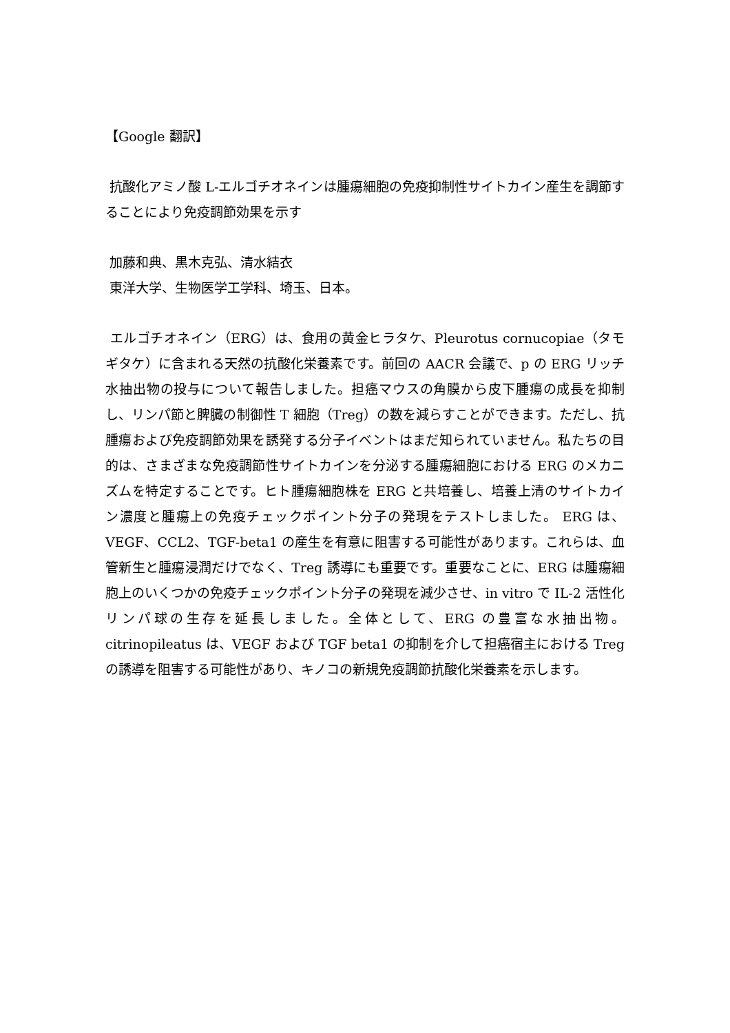【Google 翻訳】
抗酸化アミノ酸 L-エルゴチオネインは腫瘍細胞の免疫抑制性サイトカイン産生を調節することにより免疫調節効果を示す
加藤和典、黒木克弘、清水結衣
東洋大学、生物医学工学科、埼玉、日本。
エルゴチオネイン（ERG）は、食用の黄金ヒラタケ、Pleurotus cornucopiae（タモギタケ）に含まれる天然の抗酸化栄養素です。前回の AACR 会議で、p の ERG リッチ水抽出物の投与について報告しました。担癌マウスの角膜から皮下腫瘍の成長を抑制し、リンパ節と脾臓の制御性 T 細胞（Treg）の数を減らすことができます。ただし、抗腫瘍および免疫調節効果を誘発する分子イベントはまだ知られていません。私たちの目的は、さまざまな免疫調節性サイトカインを分泌する腫瘍細胞における ERG のメカニズムを特定することです。ヒト腫瘍細胞株を ERG と共培養し、培養上清のサイトカイン濃度と腫瘍上の免疫チェックポイント分子の発現をテストしました。 ERG は、VEGF、CCL2、TGF-beta1 の産生を有意に阻害する可能性があります。これらは、血管新生と腫瘍浸潤だけでなく、Treg 誘導にも重要です。重要なことに、ERG は腫瘍細胞上のいくつかの免疫チェックポイント分子の発現を減少させ、in vitro で IL-2 活性化リンパ球の生存を延長しました。全体として、ERG の豊富な水抽出物。 citrinopileatus は、VEGF および TGF beta1 の抑制を介して担癌宿主における Treg の誘導を阻害する可能性があり、キノコの新規免疫調節抗酸化栄養素を示します。